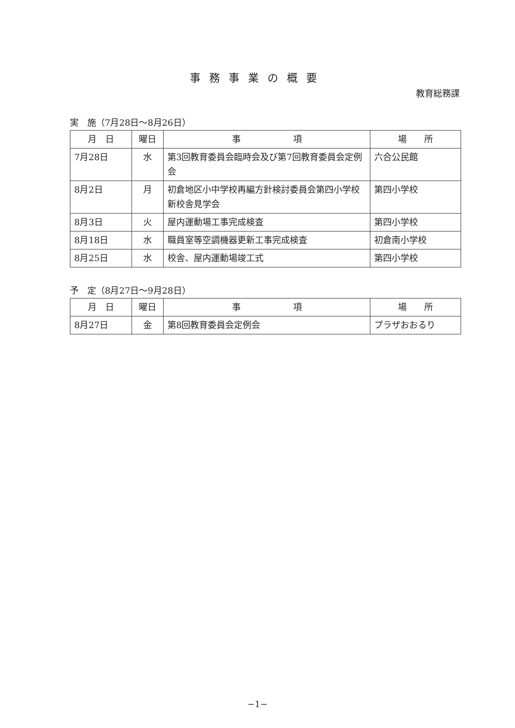事務事業の概要
教育総務課
実　施（7月28日～8月26日）
| 月 日 | 曜日 | 事 項 | 場 所 |
| --- | --- | --- | --- |
| 7月28日 | 水 | 第3回教育委員会臨時会及び第7回教育委員会定例会 | 六合公民館 |
| 8月2日 | 月 | 初倉地区小中学校再編方針検討委員会第四小学校新校舎見学会 | 第四小学校 |
| 8月3日 | 火 | 屋内運動場工事完成検査 | 第四小学校 |
| 8月18日 | 水 | 職員室等空調機器更新工事完成検査 | 初倉南小学校 |
| 8月25日 | 水 | 校舎、屋内運動場竣工式 | 第四小学校 |
予　定（8月27日～9月28日）
| 月 日 | 曜日 | 事 項 | 場 所 |
| --- | --- | --- | --- |
| 8月27日 | 金 | 第8回教育委員会定例会 | プラザおおるり |
−1−